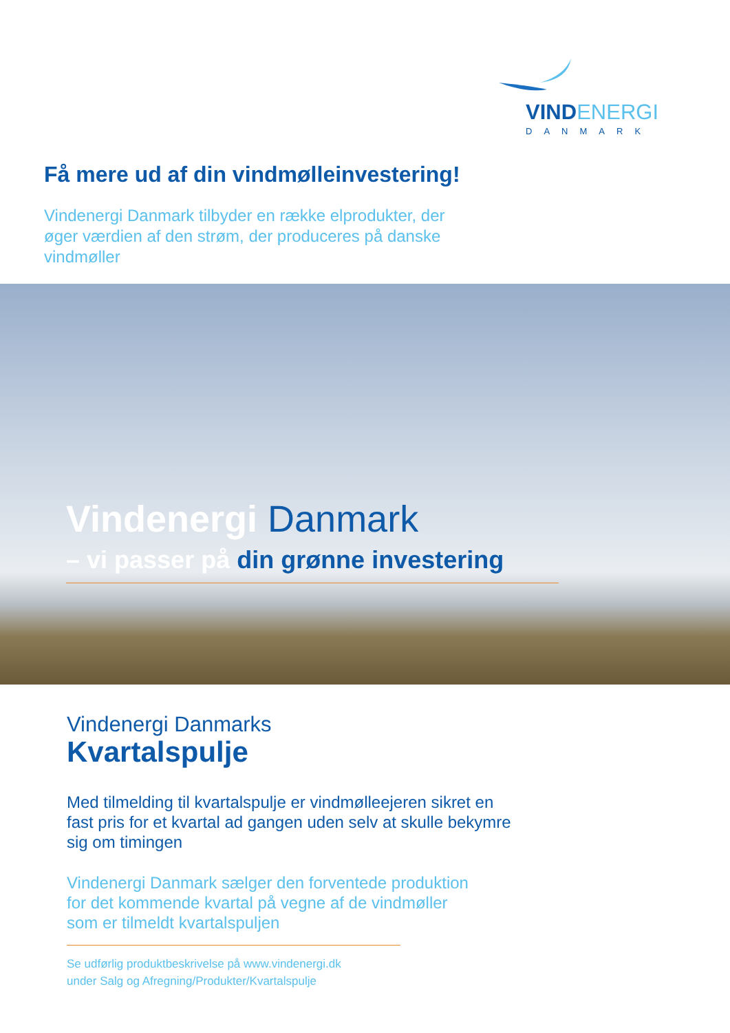VIND ENERGI
DANMARK
Få mere ud af din vindmølleinvestering!
Vindenergi Danmark tilbyder en række elprodukter, der øger værdien af den strøm, der produceres på danske vindmøller
Vindenergi Danmark
– vi passer på din grønne investering
Vindenergi Danmarks
Kvartalspulje
Med tilmelding til kvartalspulje er vindmølleejeren sikret en fast pris for et kvartal ad gangen uden selv at skulle bekymre sig om timingen
Vindenergi Danmark sælger den forventede produktion
for det kommende kvartal på vegne af de vindmøller
som er tilmeldt kvartalspuljen
Se udførlig produktbeskrivelse på www.vindenergi.dk
under Salg og Afregning/Produkter/Kvartalspulje